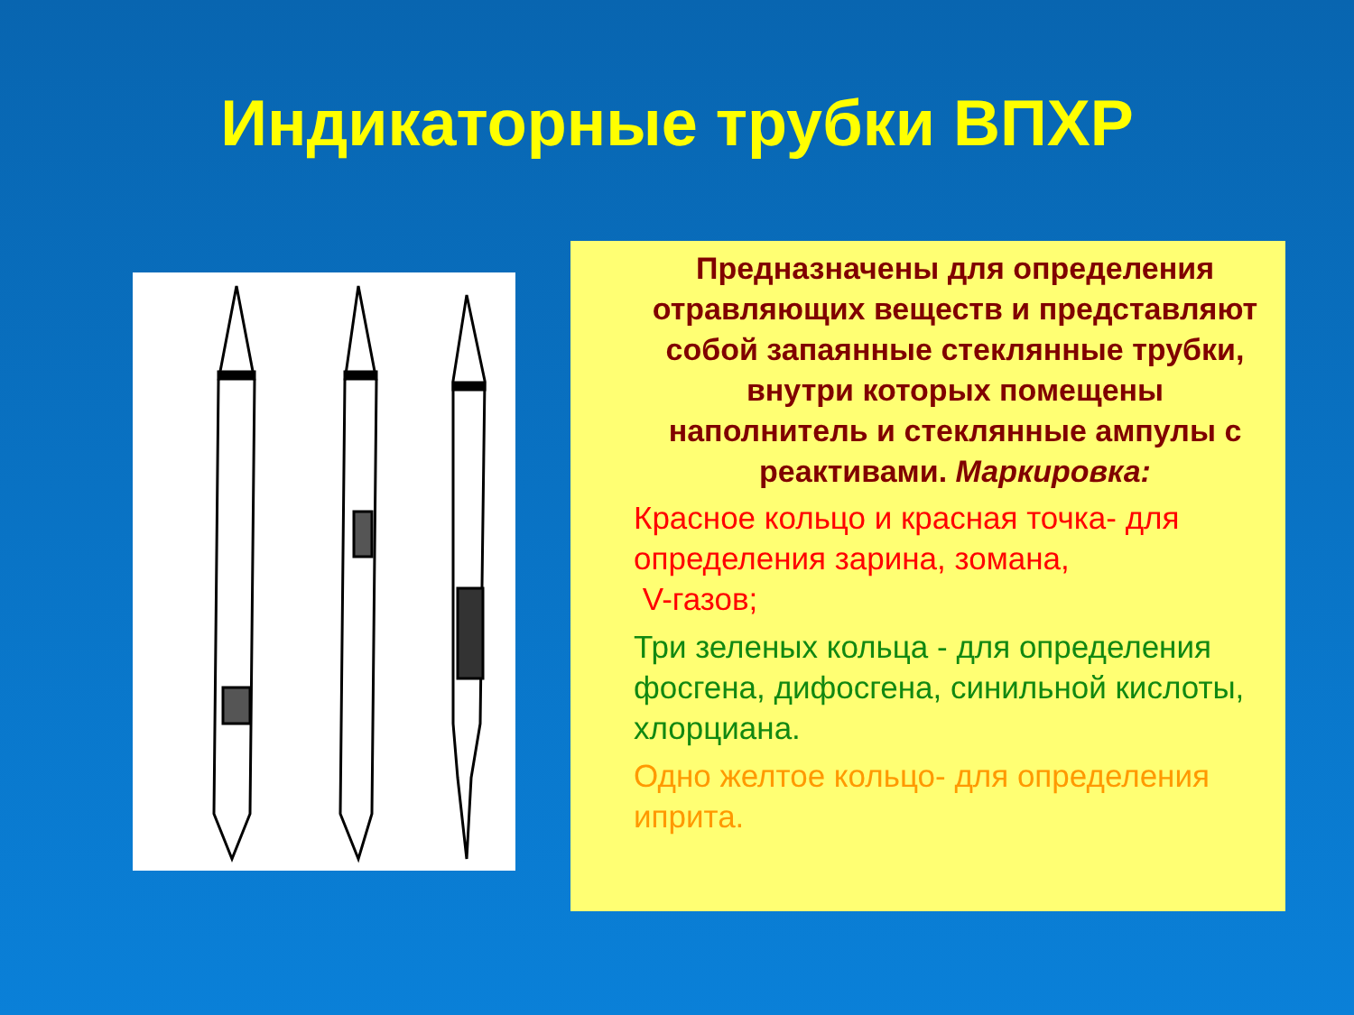Индикаторные трубки ВПХР
Предназначены для определения отравляющих веществ и представляют собой запаянные стеклянные трубки, внутри которых помещены наполнитель и стеклянные ампулы с реактивами. Маркировка:
Красное кольцо и красная точка- для определения зарина, зомана,
V-газов;
Три зеленых кольца - для определения фосгена, дифосгена, синильной кислоты, хлорциана.
Одно желтое кольцо- для определения иприта.